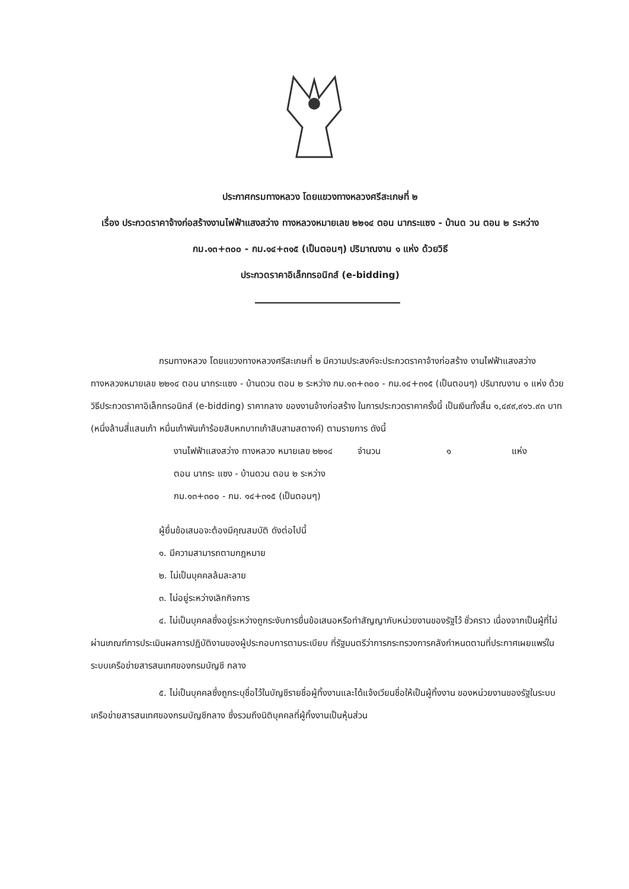ประกาศกรมทางหลวง โดยแขวงทางหลวงศรีสะเกษที่ ๒
เรื่อง ประกวดราคาจ้างก่อสร้างงานไฟฟ้าแสงสว่าง ทางหลวงหมายเลข ๒๒๑๔ ตอน นากระแซง - บ้านด วน ตอน ๒ ระหว่าง กม.๑๓+๓๐๐ - กม.๑๔+๓๑๕ (เป็นตอนๆ) ปริมาณงาน ๑ แห่ง ด้วยวิธี
ประกวดราคาอิเล็กทรอนิกส์ (e-bidding)
กรมทางหลวง โดยแขวงทางหลวงศรีสะเกษที่ ๒ มีความประสงค์จะประกวดราคาจ้างก่อสร้าง งานไฟฟ้าแสงสว่าง ทางหลวงหมายเลข ๒๒๑๔ ตอน นากระแซง - บ้านดวน ตอน ๒ ระหว่าง กม.๑๓+๓๐๐ - กม.๑๔+๓๑๕ (เป็นตอนๆ) ปริมาณงาน ๑ แห่ง ด้วยวิธีประกวดราคาอิเล็กทรอนิกส์ (e-bidding) ราคากลาง ของงานจ้างก่อสร้าง ในการประกวดราคาครั้งนี้ เป็นเงินทั้งสิ้น ๑,๔๙๙,๙๑๖.๙๓ บาท (หนึ่งล้านสี่แสนเก้า หมื่นเก้าพันเก้าร้อยสิบหกบาทเก้าสิบสามสตางค์) ตามรายการ ดังนี้
งานไฟฟ้าแสงสว่าง ทางหลวง หมายเลข ๒๒๑๔ ตอน นากระ แซง - บ้านดวน ตอน ๒ ระหว่าง กม.๑๓+๓๐๐ - กม. ๑๔+๓๑๕ (เป็นตอนๆ) จำนวน ๑ แห่ง
ผู้ยื่นข้อเสนอจะต้องมีคุณสมบัติ ดังต่อไปนี้
๑. มีความสามารถตามกฎหมาย
๒. ไม่เป็นบุคคลล้มละลาย
๓. ไม่อยู่ระหว่างเลิกกิจการ
๔. ไม่เป็นบุคคลซึ่งอยู่ระหว่างถูกระงับการยื่นข้อเสนอหรือทำสัญญากับหน่วยงานของรัฐไว้ ชั่วคราว เนื่องจากเป็นผู้ที่ไม่ผ่านเกณฑ์การประเมินผลการปฏิบัติงานของผู้ประกอบการตามระเบียบ ที่รัฐมนตรีว่าการกระทรวงการคลังกำหนดตามที่ประกาศเผยแพร่ในระบบเครือข่ายสารสนเทศของกรมบัญชี กลาง
๕. ไม่เป็นบุคคลซึ่งถูกระบุชื่อไว้ในบัญชีรายชื่อผู้ทิ้งงานและได้แจ้งเวียนชื่อให้เป็นผู้ทิ้งงาน ของหน่วยงานของรัฐในระบบเครือข่ายสารสนเทศของกรมบัญชีกลาง ซึ่งรวมถึงนิติบุคคลที่ผู้ทิ้งงานเป็นหุ้นส่วน